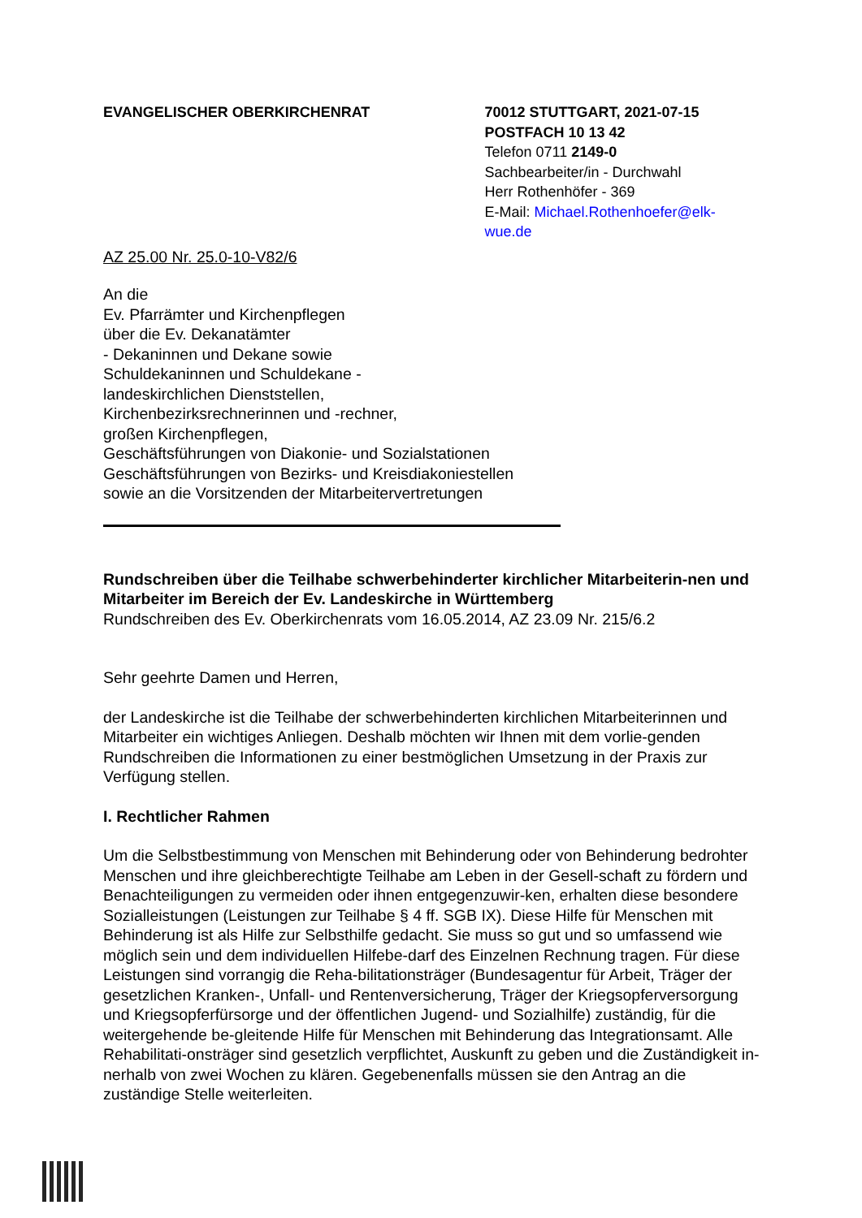EVANGELISCHER OBERKIRCHENRAT 70012 STUTTGART, 2021-07-15
POSTFACH 10 13 42
Telefon 0711 2149-0
Sachbearbeiter/in - Durchwahl
Herr Rothenhöfer - 369
E-Mail: Michael.Rothenhoefer@elk-wue.de
AZ 25.00 Nr. 25.0-10-V82/6
An die
Ev. Pfarrämter und Kirchenpflegen
über die Ev. Dekanatämter
- Dekaninnen und Dekane sowie
Schuldekaninnen und Schuldekane -
landeskirchlichen Dienststellen,
Kirchenbezirksrechnerinnen und -rechner,
großen Kirchenpflegen,
Geschäftsführungen von Diakonie- und Sozialstationen
Geschäftsführungen von Bezirks- und Kreisdiakoniestellen
sowie an die Vorsitzenden der Mitarbeitervertretungen
Rundschreiben über die Teilhabe schwerbehinderter kirchlicher Mitarbeiterin-nen und Mitarbeiter im Bereich der Ev. Landeskirche in Württemberg
Rundschreiben des Ev. Oberkirchenrats vom 16.05.2014, AZ 23.09 Nr. 215/6.2
Sehr geehrte Damen und Herren,
der Landeskirche ist die Teilhabe der schwerbehinderten kirchlichen Mitarbeiterinnen und Mitarbeiter ein wichtiges Anliegen. Deshalb möchten wir Ihnen mit dem vorlie-genden Rundschreiben die Informationen zu einer bestmöglichen Umsetzung in der Praxis zur Verfügung stellen.
I. Rechtlicher Rahmen
Um die Selbstbestimmung von Menschen mit Behinderung oder von Behinderung bedrohter Menschen und ihre gleichberechtigte Teilhabe am Leben in der Gesell-schaft zu fördern und Benachteiligungen zu vermeiden oder ihnen entgegenzuwir-ken, erhalten diese besondere Sozialleistungen (Leistungen zur Teilhabe § 4 ff. SGB IX). Diese Hilfe für Menschen mit Behinderung ist als Hilfe zur Selbsthilfe gedacht. Sie muss so gut und so umfassend wie möglich sein und dem individuellen Hilfebe-darf des Einzelnen Rechnung tragen. Für diese Leistungen sind vorrangig die Reha-bilitationsträger (Bundesagentur für Arbeit, Träger der gesetzlichen Kranken-, Unfall- und Rentenversicherung, Träger der Kriegsopferversorgung und Kriegsopferfürsorge und der öffentlichen Jugend- und Sozialhilfe) zuständig, für die weitergehende be-gleitende Hilfe für Menschen mit Behinderung das Integrationsamt. Alle Rehabilitati-onsträger sind gesetzlich verpflichtet, Auskunft zu geben und die Zuständigkeit in-nerhalb von zwei Wochen zu klären. Gegebenenfalls müssen sie den Antrag an die zuständige Stelle weiterleiten.